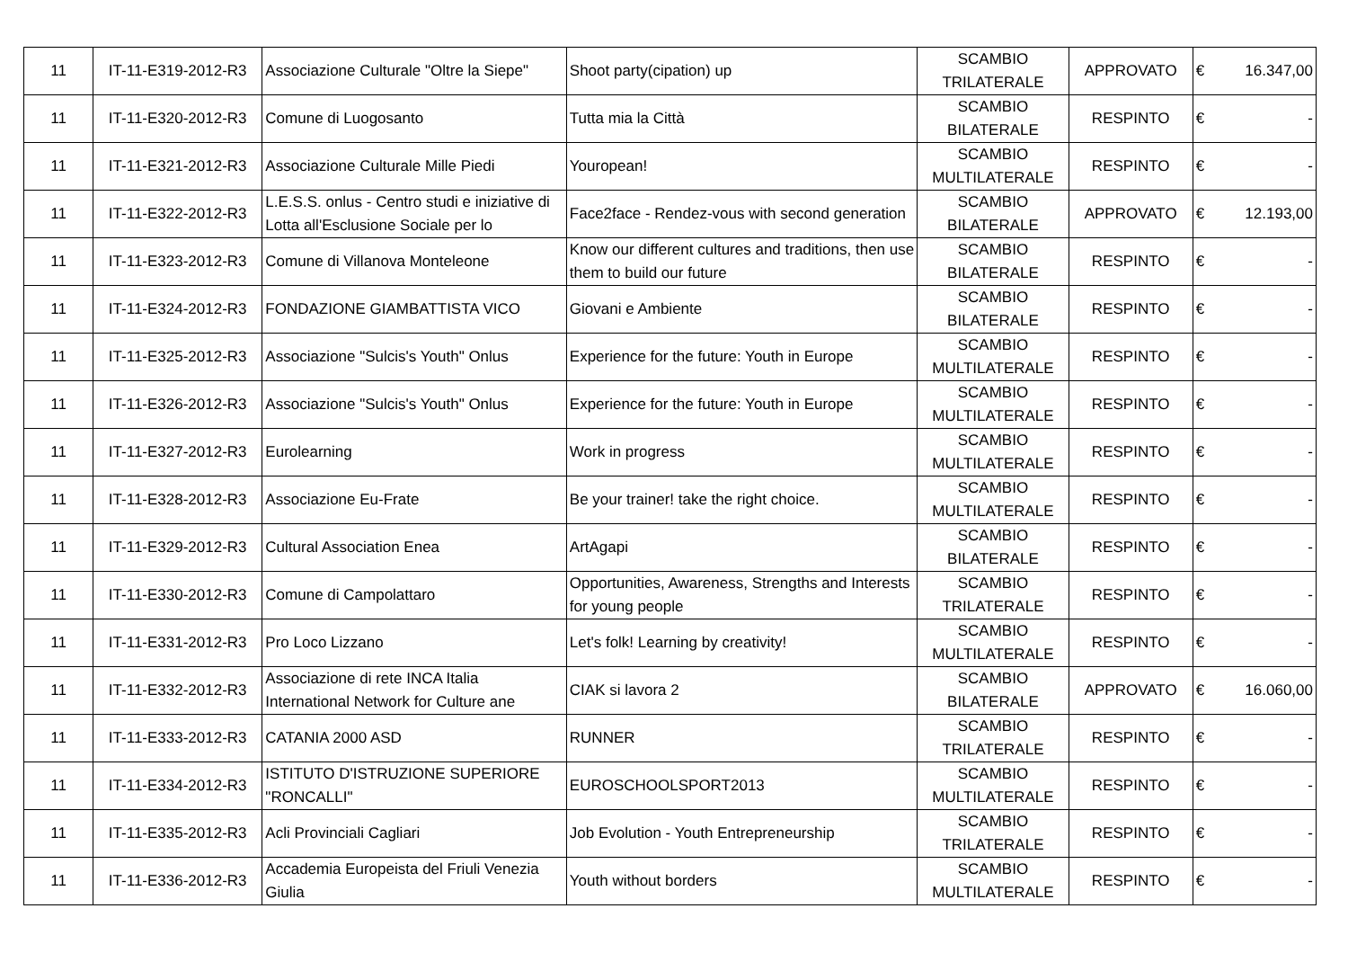| 11 | IT-11-E319-2012-R3 | Associazione Culturale "Oltre la Siepe" | Shoot party(cipation) up | SCAMBIO TRILATERALE | APPROVATO | € | 16.347,00 |
| 11 | IT-11-E320-2012-R3 | Comune di Luogosanto | Tutta mia la Città | SCAMBIO BILATERALE | RESPINTO | € | - |
| 11 | IT-11-E321-2012-R3 | Associazione Culturale Mille Piedi | Youropean! | SCAMBIO MULTILATERALE | RESPINTO | € | - |
| 11 | IT-11-E322-2012-R3 | L.E.S.S. onlus - Centro studi e iniziative di Lotta all'Esclusione Sociale per lo | Face2face - Rendez-vous with second generation | SCAMBIO BILATERALE | APPROVATO | € | 12.193,00 |
| 11 | IT-11-E323-2012-R3 | Comune di Villanova Monteleone | Know our different cultures and traditions, then use them to build our future | SCAMBIO BILATERALE | RESPINTO | € | - |
| 11 | IT-11-E324-2012-R3 | FONDAZIONE GIAMBATTISTA VICO | Giovani e Ambiente | SCAMBIO BILATERALE | RESPINTO | € | - |
| 11 | IT-11-E325-2012-R3 | Associazione "Sulcis's Youth" Onlus | Experience for the future: Youth in Europe | SCAMBIO MULTILATERALE | RESPINTO | € | - |
| 11 | IT-11-E326-2012-R3 | Associazione "Sulcis's Youth" Onlus | Experience for the future: Youth in Europe | SCAMBIO MULTILATERALE | RESPINTO | € | - |
| 11 | IT-11-E327-2012-R3 | Eurolearning | Work in progress | SCAMBIO MULTILATERALE | RESPINTO | € | - |
| 11 | IT-11-E328-2012-R3 | Associazione Eu-Frate | Be your trainer! take the right choice. | SCAMBIO MULTILATERALE | RESPINTO | € | - |
| 11 | IT-11-E329-2012-R3 | Cultural Association Enea | ArtAgapi | SCAMBIO BILATERALE | RESPINTO | € | - |
| 11 | IT-11-E330-2012-R3 | Comune di Campolattaro | Opportunities, Awareness, Strengths and Interests for young people | SCAMBIO TRILATERALE | RESPINTO | € | - |
| 11 | IT-11-E331-2012-R3 | Pro Loco Lizzano | Let's folk! Learning by creativity! | SCAMBIO MULTILATERALE | RESPINTO | € | - |
| 11 | IT-11-E332-2012-R3 | Associazione di rete INCA Italia International Network for Culture ane | CIAK si lavora 2 | SCAMBIO BILATERALE | APPROVATO | € | 16.060,00 |
| 11 | IT-11-E333-2012-R3 | CATANIA 2000 ASD | RUNNER | SCAMBIO TRILATERALE | RESPINTO | € | - |
| 11 | IT-11-E334-2012-R3 | ISTITUTO D'ISTRUZIONE SUPERIORE "RONCALLI" | EUROSCHOOLSPORT2013 | SCAMBIO MULTILATERALE | RESPINTO | € | - |
| 11 | IT-11-E335-2012-R3 | Acli Provinciali Cagliari | Job Evolution - Youth Entrepreneurship | SCAMBIO TRILATERALE | RESPINTO | € | - |
| 11 | IT-11-E336-2012-R3 | Accademia Europeista del Friuli Venezia Giulia | Youth without borders | SCAMBIO MULTILATERALE | RESPINTO | € | - |